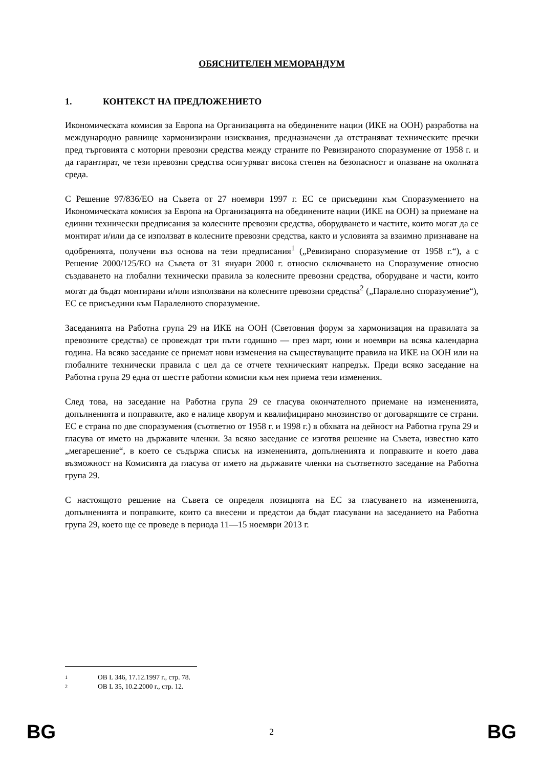ОБЯСНИТЕЛЕН МЕМОРАНДУМ
1. КОНТЕКСТ НА ПРЕДЛОЖЕНИЕТО
Икономическата комисия за Европа на Организацията на обединените нации (ИКЕ на ООН) разработва на международно равнище хармонизирани изисквания, предназначени да отстраняват техническите пречки пред търговията с моторни превозни средства между страните по Ревизираното споразумение от 1958 г. и да гарантират, че тези превозни средства осигуряват висока степен на безопасност и опазване на околната среда.
С Решение 97/836/ЕО на Съвета от 27 ноември 1997 г. ЕС се присъедини към Споразумението на Икономическата комисия за Европа на Организацията на обединените нации (ИКЕ на ООН) за приемане на единни технически предписания за колесните превозни средства, оборудването и частите, които могат да се монтират и/или да се използват в колесните превозни средства, както и условията за взаимно признаване на одобренията, получени въз основа на тези предписания<sup>1</sup> („Ревизирано споразумение от 1958 г.“), а с Решение 2000/125/ЕО на Съвета от 31 януари 2000 г. относно сключването на Споразумение относно създаването на глобални технически правила за колесните превозни средства, оборудване и части, които могат да бъдат монтирани и/или използвани на колесните превозни средства<sup>2</sup> („Паралелно споразумение“), ЕС се присъедини към Паралелното споразумение.
Заседанията на Работна група 29 на ИКЕ на ООН (Световния форум за хармонизация на правилата за превозните средства) се провеждат три пъти годишно — през март, юни и ноември на всяка календарна година. На всяко заседание се приемат нови изменения на съществуващите правила на ИКЕ на ООН или на глобалните технически правила с цел да се отчете техническият напредък. Преди всяко заседание на Работна група 29 една от шестте работни комисии към нея приема тези изменения.
След това, на заседание на Работна група 29 се гласува окончателното приемане на измененията, допълненията и поправките, ако е налице кворум и квалифицирано мнозинство от договарящите се страни. ЕС е страна по две споразумения (съответно от 1958 г. и 1998 г.) в обхвата на дейност на Работна група 29 и гласува от името на държавите членки. За всяко заседание се изготвя решение на Съвета, известно като „мегарешение“, в което се съдържа списък на измененията, допълненията и поправките и което дава възможност на Комисията да гласува от името на държавите членки на съответното заседание на Работна група 29.
С настоящото решение на Съвета се определя позицията на ЕС за гласуването на измененията, допълненията и поправките, които са внесени и предстои да бъдат гласувани на заседанието на Работна група 29, което ще се проведе в периода 11—15 ноември 2013 г.
1 ОВ L 346, 17.12.1997 г., стр. 78.
2 ОВ L 35, 10.2.2000 г., стр. 12.
BG 2 BG